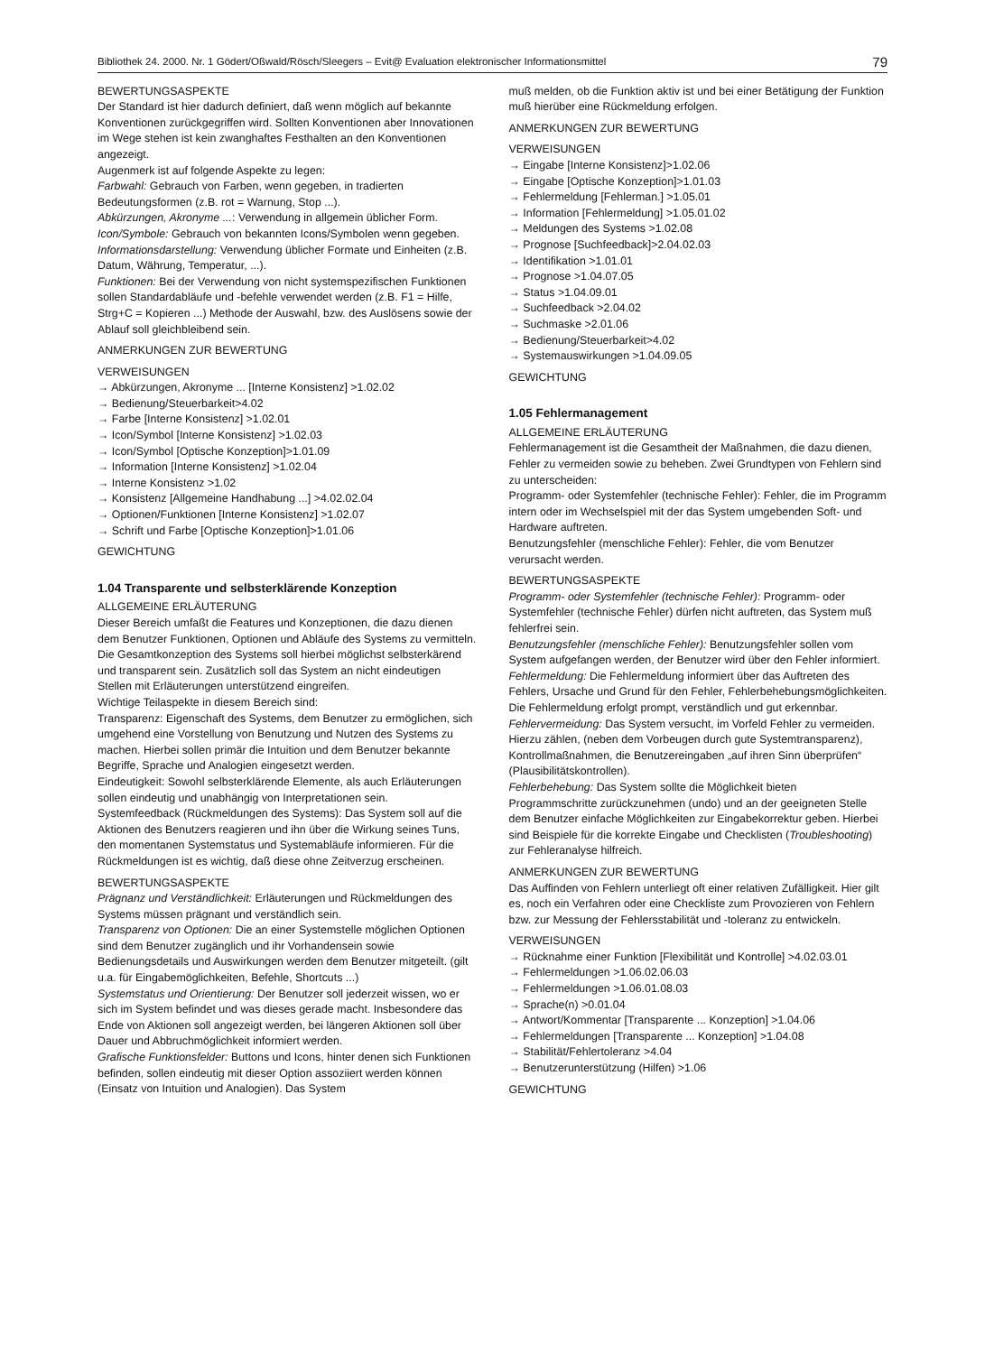Bibliothek 24. 2000. Nr. 1 Gödert/Oßwald/Rösch/Sleegers – Evit@ Evaluation elektronischer Informationsmittel 79
BEWERTUNGSASPEKTE
Der Standard ist hier dadurch definiert, daß wenn möglich auf bekannte Konventionen zurückgegriffen wird. Sollten Konventionen aber Innovationen im Wege stehen ist kein zwanghaftes Festhalten an den Konventionen angezeigt.
Augenmerk ist auf folgende Aspekte zu legen:
Farbwahl: Gebrauch von Farben, wenn gegeben, in tradierten Bedeutungsformen (z.B. rot = Warnung, Stop ...).
Abkürzungen, Akronyme ...: Verwendung in allgemein üblicher Form.
Icon/Symbole: Gebrauch von bekannten Icons/Symbolen wenn gegeben.
Informationsdarstellung: Verwendung üblicher Formate und Einheiten (z.B. Datum, Währung, Temperatur, ...).
Funktionen: Bei der Verwendung von nicht systemspezifischen Funktionen sollen Standardabläufe und -befehle verwendet werden (z.B. F1 = Hilfe, Strg+C = Kopieren ...) Methode der Auswahl, bzw. des Auslösens sowie der Ablauf soll gleichbleibend sein.
ANMERKUNGEN ZUR BEWERTUNG
VERWEISUNGEN
→ Abkürzungen, Akronyme ... [Interne Konsistenz] >1.02.02
→ Bedienung/Steuerbarkeit>4.02
→ Farbe [Interne Konsistenz] >1.02.01
→ Icon/Symbol [Interne Konsistenz] >1.02.03
→ Icon/Symbol [Optische Konzeption]>1.01.09
→ Information [Interne Konsistenz] >1.02.04
→ Interne Konsistenz >1.02
→ Konsistenz [Allgemeine Handhabung ...] >4.02.02.04
→ Optionen/Funktionen [Interne Konsistenz] >1.02.07
→ Schrift und Farbe [Optische Konzeption]>1.01.06
GEWICHTUNG
1.04 Transparente und selbsterklärende Konzeption
ALLGEMEINE ERLÄUTERUNG
Dieser Bereich umfaßt die Features und Konzeptionen, die dazu dienen dem Benutzer Funktionen, Optionen und Abläufe des Systems zu vermitteln. Die Gesamtkonzeption des Systems soll hierbei möglichst selbsterkärend und transparent sein. Zusätzlich soll das System an nicht eindeutigen Stellen mit Erläuterungen unterstützend eingreifen.
Wichtige Teilaspekte in diesem Bereich sind:
Transparenz: Eigenschaft des Systems, dem Benutzer zu ermöglichen, sich umgehend eine Vorstellung von Benutzung und Nutzen des Systems zu machen. Hierbei sollen primär die Intuition und dem Benutzer bekannte Begriffe, Sprache und Analogien eingesetzt werden.
Eindeutigkeit: Sowohl selbsterklärende Elemente, als auch Erläuterungen sollen eindeutig und unabhängig von Interpretationen sein.
Systemfeedback (Rückmeldungen des Systems): Das System soll auf die Aktionen des Benutzers reagieren und ihn über die Wirkung seines Tuns, den momentanen Systemstatus und Systemabläufe informieren. Für die Rückmeldungen ist es wichtig, daß diese ohne Zeitverzug erscheinen.
BEWERTUNGSASPEKTE
Prägnanz und Verständlichkeit: Erläuterungen und Rückmeldungen des Systems müssen prägnant und verständlich sein.
Transparenz von Optionen: Die an einer Systemstelle möglichen Optionen sind dem Benutzer zugänglich und ihr Vorhandensein sowie Bedienungsdetails und Auswirkungen werden dem Benutzer mitgeteilt. (gilt u.a. für Eingabemöglichkeiten, Befehle, Shortcuts ...)
Systemstatus und Orientierung: Der Benutzer soll jederzeit wissen, wo er sich im System befindet und was dieses gerade macht. Insbesondere das Ende von Aktionen soll angezeigt werden, bei längeren Aktionen soll über Dauer und Abbruchmöglichkeit informiert werden.
Grafische Funktionsfelder: Buttons und Icons, hinter denen sich Funktionen befinden, sollen eindeutig mit dieser Option assoziiert werden können (Einsatz von Intuition und Analogien). Das System
muß melden, ob die Funktion aktiv ist und bei einer Betätigung der Funktion muß hierüber eine Rückmeldung erfolgen.
ANMERKUNGEN ZUR BEWERTUNG
VERWEISUNGEN
→ Eingabe [Interne Konsistenz]>1.02.06
→ Eingabe [Optische Konzeption]>1.01.03
→ Fehlermeldung [Fehlerman.] >1.05.01
→ Information [Fehlermeldung] >1.05.01.02
→ Meldungen des Systems >1.02.08
→ Prognose [Suchfeedback]>2.04.02.03
→ Identifikation >1.01.01
→ Prognose >1.04.07.05
→ Status >1.04.09.01
→ Suchfeedback >2.04.02
→ Suchmaske >2.01.06
→ Bedienung/Steuerbarkeit>4.02
→ Systemauswirkungen >1.04.09.05
GEWICHTUNG
1.05 Fehlermanagement
ALLGEMEINE ERLÄUTERUNG
Fehlermanagement ist die Gesamtheit der Maßnahmen, die dazu dienen, Fehler zu vermeiden sowie zu beheben. Zwei Grundtypen von Fehlern sind zu unterscheiden:
Programm- oder Systemfehler (technische Fehler): Fehler, die im Programm intern oder im Wechselspiel mit der das System umgebenden Soft- und Hardware auftreten.
Benutzungsfehler (menschliche Fehler): Fehler, die vom Benutzer verursacht werden.
BEWERTUNGSASPEKTE
Programm- oder Systemfehler (technische Fehler): Programm- oder Systemfehler (technische Fehler) dürfen nicht auftreten, das System muß fehlerfrei sein.
Benutzungsfehler (menschliche Fehler): Benutzungsfehler sollen vom System aufgefangen werden, der Benutzer wird über den Fehler informiert.
Fehlermeldung: Die Fehlermeldung informiert über das Auftreten des Fehlers, Ursache und Grund für den Fehler, Fehlerbehebungsmöglichkeiten. Die Fehlermeldung erfolgt prompt, verständlich und gut erkennbar.
Fehlervermeidung: Das System versucht, im Vorfeld Fehler zu vermeiden. Hierzu zählen, (neben dem Vorbeugen durch gute Systemtransparenz), Kontrollmaßnahmen, die Benutzereingaben „auf ihren Sinn überprüfen“ (Plausibilitätskontrollen).
Fehlerbehebung: Das System sollte die Möglichkeit bieten Programmschritte zurückzunehmen (undo) und an der geeigneten Stelle dem Benutzer einfache Möglichkeiten zur Eingabekorrektur geben. Hierbei sind Beispiele für die korrekte Eingabe und Checklisten (Troubleshooting) zur Fehleranalyse hilfreich.
ANMERKUNGEN ZUR BEWERTUNG
Das Auffinden von Fehlern unterliegt oft einer relativen Zufälligkeit. Hier gilt es, noch ein Verfahren oder eine Checkliste zum Provozieren von Fehlern bzw. zur Messung der Fehlersstabilität und -toleranz zu entwickeln.
VERWEISUNGEN
→ Rücknahme einer Funktion [Flexibilität und Kontrolle] >4.02.03.01
→ Fehlermeldungen >1.06.02.06.03
→ Fehlermeldungen >1.06.01.08.03
→ Sprache(n) >0.01.04
→ Antwort/Kommentar [Transparente ... Konzeption] >1.04.06
→ Fehlermeldungen [Transparente ... Konzeption] >1.04.08
→ Stabilität/Fehlertoleranz >4.04
→ Benutzerunterstützung (Hilfen) >1.06
GEWICHTUNG